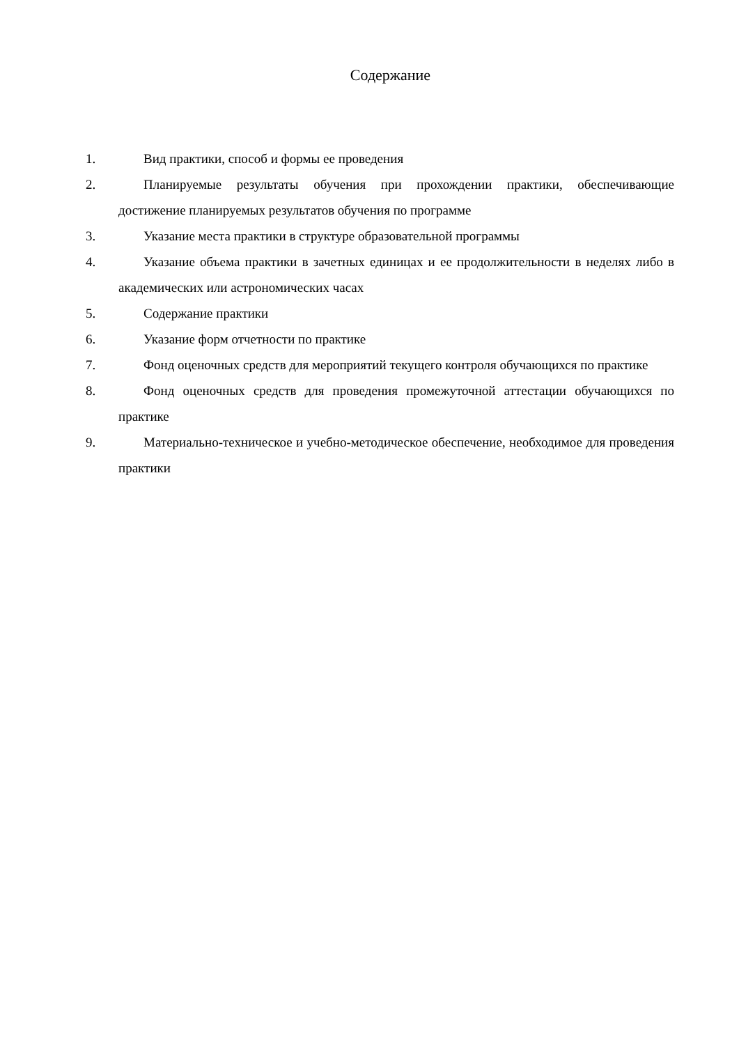Содержание
1. Вид практики, способ и формы ее проведения
2. Планируемые результаты обучения при прохождении практики, обеспечивающие достижение планируемых результатов обучения по программе
3. Указание места практики в структуре образовательной программы
4. Указание объема практики в зачетных единицах и ее продолжительности в неделях либо в академических или астрономических часах
5. Содержание практики
6. Указание форм отчетности по практике
7. Фонд оценочных средств для мероприятий текущего контроля обучающихся по практике
8. Фонд оценочных средств для проведения промежуточной аттестации обучающихся по практике
9. Материально-техническое и учебно-методическое обеспечение, необходимое для проведения практики